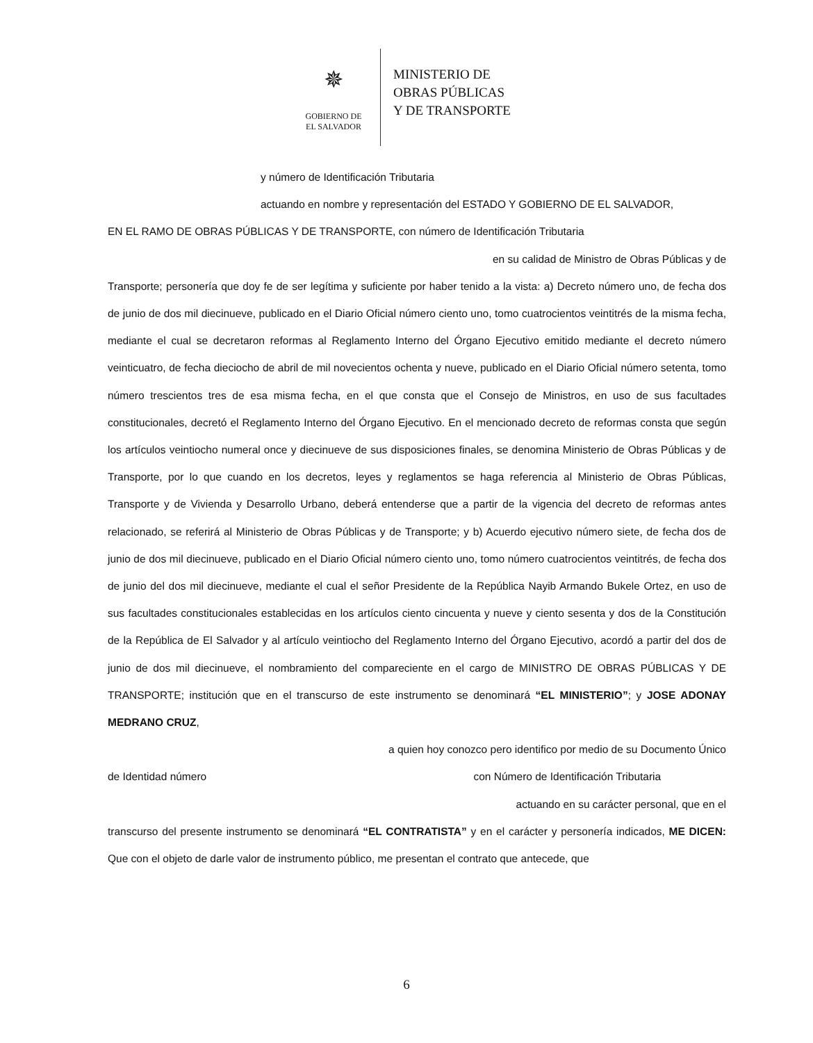✵
GOBIERNO DE
EL SALVADOR
MINISTERIO DE
OBRAS PÚBLICAS
Y DE TRANSPORTE
y número de Identificación Tributaria
actuando en nombre y representación del ESTADO Y GOBIERNO DE EL SALVADOR,
EN EL RAMO DE OBRAS PÚBLICAS Y DE TRANSPORTE, con número de Identificación Tributaria
en su calidad de Ministro de Obras Públicas y de
Transporte; personería que doy fe de ser legítima y suficiente por haber tenido a la vista: a) Decreto número uno, de fecha dos de junio de dos mil diecinueve, publicado en el Diario Oficial número ciento uno, tomo cuatrocientos veintitrés de la misma fecha, mediante el cual se decretaron reformas al Reglamento Interno del Órgano Ejecutivo emitido mediante el decreto número veinticuatro, de fecha dieciocho de abril de mil novecientos ochenta y nueve, publicado en el Diario Oficial número setenta, tomo número trescientos tres de esa misma fecha, en el que consta que el Consejo de Ministros, en uso de sus facultades constitucionales, decretó el Reglamento Interno del Órgano Ejecutivo. En el mencionado decreto de reformas consta que según los artículos veintiocho numeral once y diecinueve de sus disposiciones finales, se denomina Ministerio de Obras Públicas y de Transporte, por lo que cuando en los decretos, leyes y reglamentos se haga referencia al Ministerio de Obras Públicas, Transporte y de Vivienda y Desarrollo Urbano, deberá entenderse que a partir de la vigencia del decreto de reformas antes relacionado, se referirá al Ministerio de Obras Públicas y de Transporte; y b) Acuerdo ejecutivo número siete, de fecha dos de junio de dos mil diecinueve, publicado en el Diario Oficial número ciento uno, tomo número cuatrocientos veintitrés, de fecha dos de junio del dos mil diecinueve, mediante el cual el señor Presidente de la República Nayib Armando Bukele Ortez, en uso de sus facultades constitucionales establecidas en los artículos ciento cincuenta y nueve y ciento sesenta y dos de la Constitución de la República de El Salvador y al artículo veintiocho del Reglamento Interno del Órgano Ejecutivo, acordó a partir del dos de junio de dos mil diecinueve, el nombramiento del compareciente en el cargo de MINISTRO DE OBRAS PÚBLICAS Y DE TRANSPORTE; institución que en el transcurso de este instrumento se denominará “EL MINISTERIO”; y JOSE ADONAY MEDRANO CRUZ,
a quien hoy conozco pero identifico por medio de su Documento Único
de Identidad número con Número de Identificación Tributaria
actuando en su carácter personal, que en el
transcurso del presente instrumento se denominará “EL CONTRATISTA” y en el carácter y personería indicados, ME DICEN: Que con el objeto de darle valor de instrumento público, me presentan el contrato que antecede, que
6